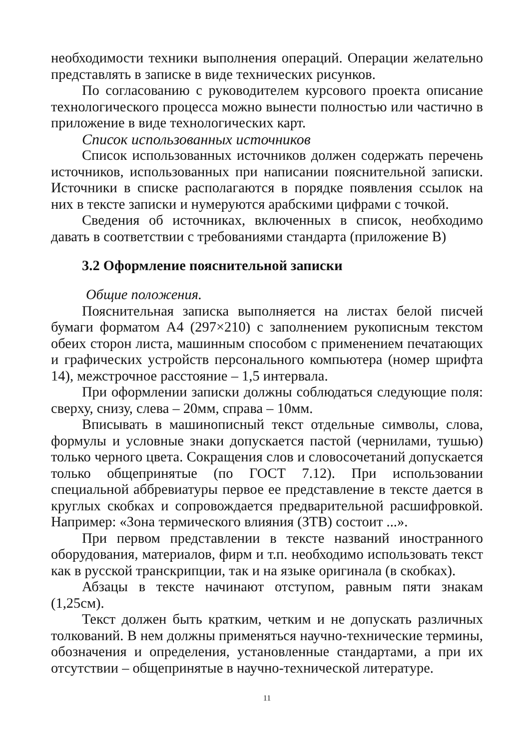необходимости техники выполнения операций. Операции желательно представлять в записке в виде технических рисунков.
По согласованию с руководителем курсового проекта описание технологического процесса можно вынести полностью или частично в приложение в виде технологических карт.
Список использованных источников
Список использованных источников должен содержать перечень источников, использованных при написании пояснительной записки. Источники в списке располагаются в порядке появления ссылок на них в тексте записки и нумеруются арабскими цифрами с точкой.
Сведения об источниках, включенных в список, необходимо давать в соответствии с требованиями стандарта (приложение В)
3.2 Оформление пояснительной записки
Общие положения.
Пояснительная записка выполняется на листах белой писчей бумаги форматом А4 (297×210) с заполнением рукописным текстом обеих сторон листа, машинным способом с применением печатающих и графических устройств персонального компьютера (номер шрифта 14), межстрочное расстояние – 1,5 интервала.
При оформлении записки должны соблюдаться следующие поля: сверху, снизу, слева – 20мм, справа – 10мм.
Вписывать в машинописный текст отдельные символы, слова, формулы и условные знаки допускается пастой (чернилами, тушью) только черного цвета. Сокращения слов и словосочетаний допускается только общепринятые (по ГОСТ 7.12). При использовании специальной аббревиатуры первое ее представление в тексте дается в круглых скобках и сопровождается предварительной расшифровкой. Например: «Зона термического влияния (ЗТВ) состоит ...».
При первом представлении в тексте названий иностранного оборудования, материалов, фирм и т.п. необходимо использовать текст как в русской транскрипции, так и на языке оригинала (в скобках).
Абзацы в тексте начинают отступом, равным пяти знакам (1,25см).
Текст должен быть кратким, четким и не допускать различных толкований. В нем должны применяться научно-технические термины, обозначения и определения, установленные стандартами, а при их отсутствии – общепринятые в научно-технической литературе.
11